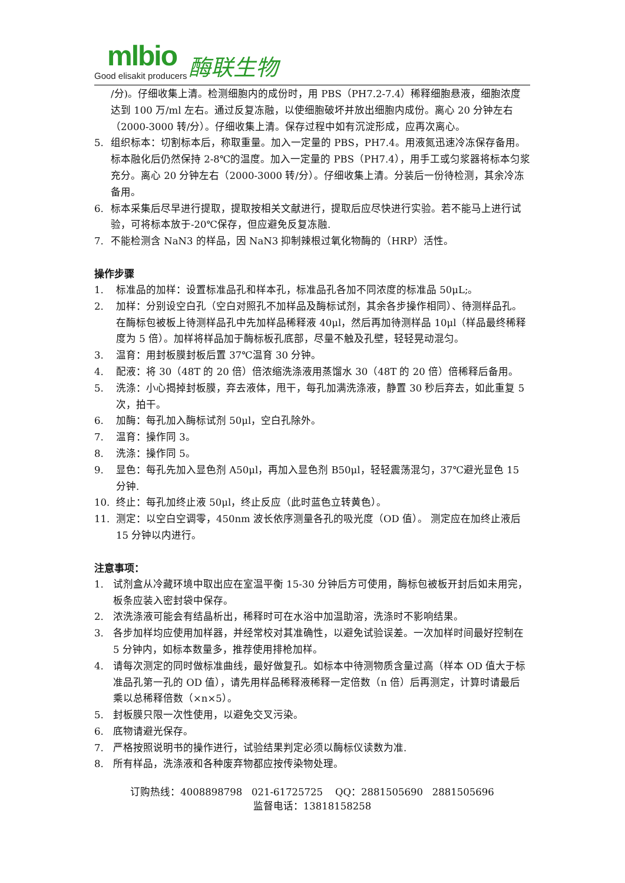mlbio
Good elisakit producers
酶联生物
/分)。仔细收集上清。检测细胞内的成份时，用 PBS（PH7.2-7.4）稀释细胞悬液，细胞浓度达到 100 万/ml 左右。通过反复冻融，以使细胞破坏并放出细胞内成份。离心 20 分钟左右（2000-3000 转/分）。仔细收集上清。保存过程中如有沉淀形成，应再次离心。
5. 组织标本：切割标本后，称取重量。加入一定量的 PBS，PH7.4。用液氮迅速冷冻保存备用。标本融化后仍然保持 2-8℃的温度。加入一定量的 PBS（PH7.4），用手工或匀浆器将标本匀浆充分。离心 20 分钟左右（2000-3000 转/分）。仔细收集上清。分装后一份待检测，其余冷冻备用。
6. 标本采集后尽早进行提取，提取按相关文献进行，提取后应尽快进行实验。若不能马上进行试验，可将标本放于-20℃保存，但应避免反复冻融.
7. 不能检测含 NaN3 的样品，因 NaN3 抑制辣根过氧化物酶的（HRP）活性。
操作步骤
1. 标准品的加样：设置标准品孔和样本孔，标准品孔各加不同浓度的标准品 50μL;。
2. 加样：分别设空白孔（空白对照孔不加样品及酶标试剂，其余各步操作相同）、待测样品孔。在酶标包被板上待测样品孔中先加样品稀释液 40μl，然后再加待测样品 10μl（样品最终稀释度为 5 倍）。加样将样品加于酶标板孔底部，尽量不触及孔壁，轻轻晃动混匀。
3. 温育：用封板膜封板后置 37℃温育 30 分钟。
4. 配液：将 30（48T 的 20 倍）倍浓缩洗涤液用蒸馏水 30（48T 的 20 倍）倍稀释后备用。
5. 洗涤：小心揭掉封板膜，弃去液体，甩干，每孔加满洗涤液，静置 30 秒后弃去，如此重复 5 次，拍干。
6. 加酶：每孔加入酶标试剂 50μl，空白孔除外。
7. 温育：操作同 3。
8. 洗涤：操作同 5。
9. 显色：每孔先加入显色剂 A50μl，再加入显色剂 B50μl，轻轻震荡混匀，37℃避光显色 15 分钟.
10. 终止：每孔加终止液 50μl，终止反应（此时蓝色立转黄色）。
11. 测定：以空白空调零，450nm 波长依序测量各孔的吸光度（OD 值）。 测定应在加终止液后 15 分钟以内进行。
注意事项：
1. 试剂盒从冷藏环境中取出应在室温平衡 15-30 分钟后方可使用，酶标包被板开封后如未用完，板条应装入密封袋中保存。
2. 浓洗涤液可能会有结晶析出，稀释时可在水浴中加温助溶，洗涤时不影响结果。
3. 各步加样均应使用加样器，并经常校对其准确性，以避免试验误差。一次加样时间最好控制在 5 分钟内，如标本数量多，推荐使用排枪加样。
4. 请每次测定的同时做标准曲线，最好做复孔。如标本中待测物质含量过高（样本 OD 值大于标准品孔第一孔的 OD 值），请先用样品稀释液稀释一定倍数（n 倍）后再测定，计算时请最后乘以总稀释倍数（×n×5）。
5. 封板膜只限一次性使用，以避免交叉污染。
6. 底物请避光保存。
7. 严格按照说明书的操作进行，试验结果判定必须以酶标仪读数为准.
8. 所有样品，洗涤液和各种废弃物都应按传染物处理。
订购热线：4008898798 021-61725725 QQ：2881505690 2881505696
监督电话：13818158258